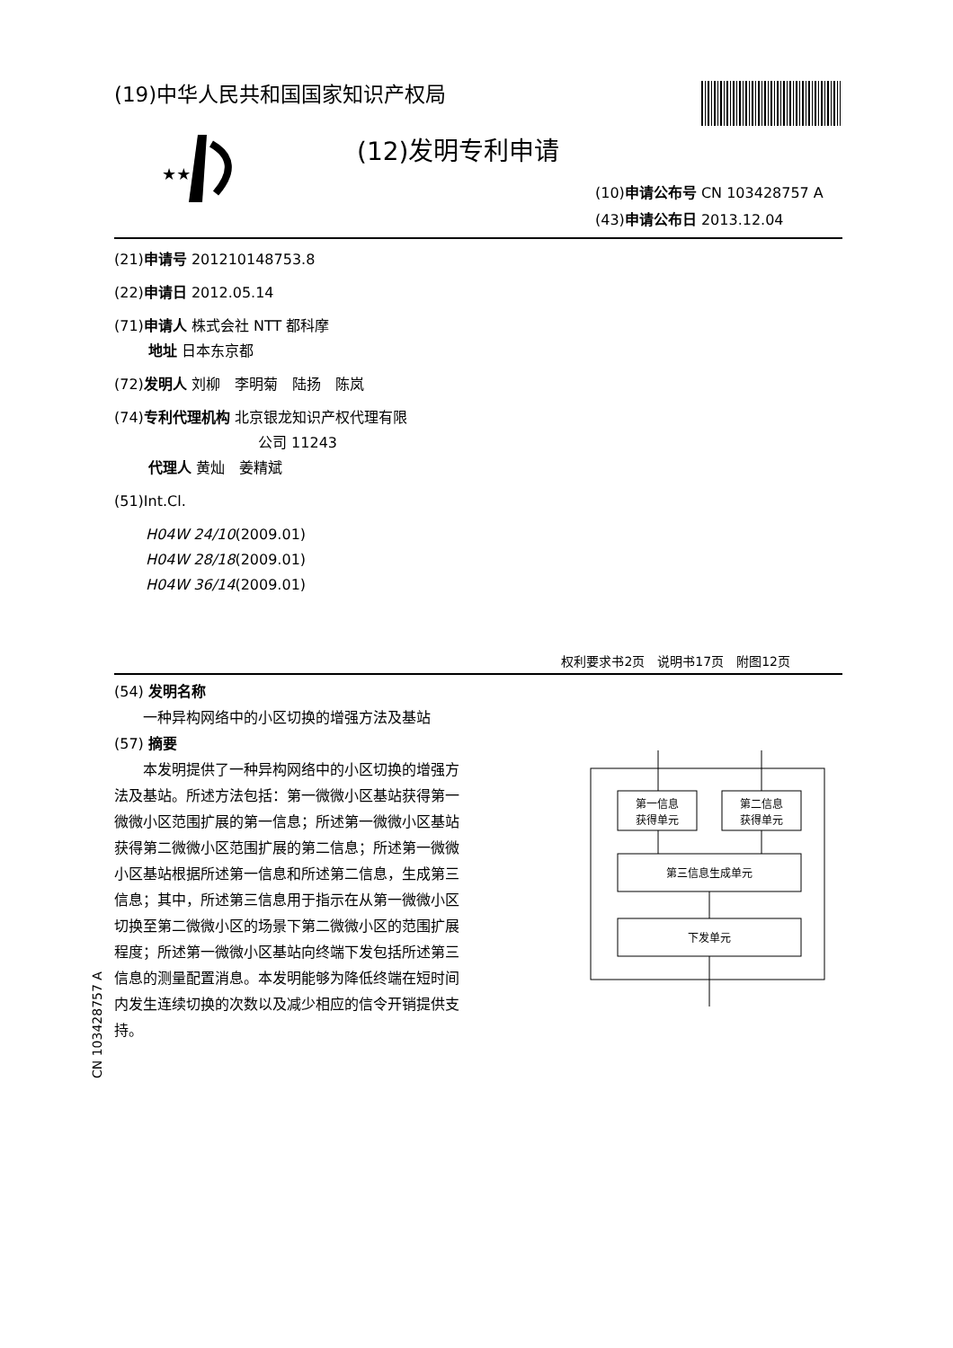★★
(19)中华人民共和国国家知识产权局
(12)发明专利申请
(10)申请公布号 CN 103428757 A
(43)申请公布日 2013.12.04
(21)申请号 201210148753.8
(22)申请日 2012.05.14
(71)申请人 株式会社 NTT 都科摩
地址 日本东京都
(72)发明人 刘柳　李明菊　陆扬　陈岚
(74)专利代理机构 北京银龙知识产权代理有限
公司 11243
代理人 黄灿　姜精斌
(51)Int.Cl.
H04W 24/10(2009.01)
H04W 28/18(2009.01)
H04W 36/14(2009.01)
权利要求书2页　说明书17页　附图12页
(54) 发明名称
一种异构网络中的小区切换的增强方法及基站
(57) 摘要
本发明提供了一种异构网络中的小区切换的增强方法及基站。所述方法包括：第一微微小区基站获得第一微微小区范围扩展的第一信息；所述第一微微小区基站获得第二微微小区范围扩展的第二信息；所述第一微微小区基站根据所述第一信息和所述第二信息，生成第三信息；其中，所述第三信息用于指示在从第一微微小区切换至第二微微小区的场景下第二微微小区的范围扩展程度；所述第一微微小区基站向终端下发包括所述第三信息的测量配置消息。本发明能够为降低终端在短时间内发生连续切换的次数以及减少相应的信令开销提供支持。
第一信息
获得单元
第二信息
获得单元
第三信息生成单元
下发单元
CN 103428757 A